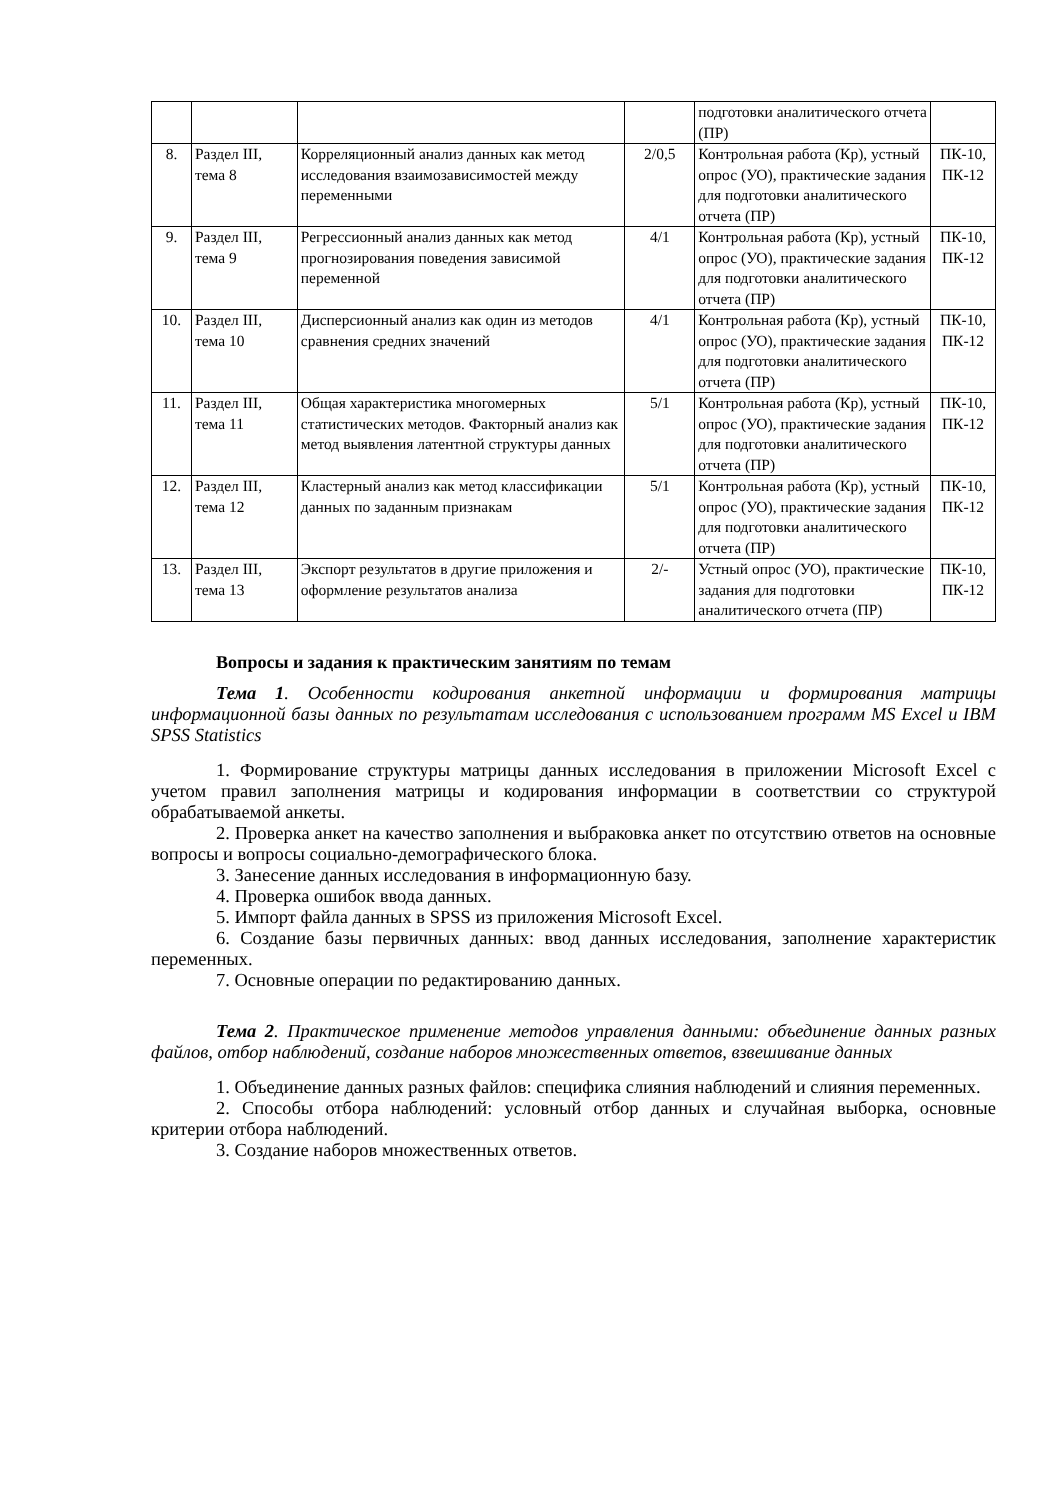| | | | | подготовки аналитического отчета (ПР) | |
| 8. | Раздел III, тема 8 | Корреляционный анализ данных как метод исследования взаимозависимостей между переменными | 2/0,5 | Контрольная работа (Кр), устный опрос (УО), практические задания для подготовки аналитического отчета (ПР) | ПК-10, ПК-12 |
| 9. | Раздел III, тема 9 | Регрессионный анализ данных как метод прогнозирования поведения зависимой переменной | 4/1 | Контрольная работа (Кр), устный опрос (УО), практические задания для подготовки аналитического отчета (ПР) | ПК-10, ПК-12 |
| 10. | Раздел III, тема 10 | Дисперсионный анализ как один из методов сравнения средних значений | 4/1 | Контрольная работа (Кр), устный опрос (УО), практические задания для подготовки аналитического отчета (ПР) | ПК-10, ПК-12 |
| 11. | Раздел III, тема 11 | Общая характеристика многомерных статистических методов. Факторный анализ как метод выявления латентной структуры данных | 5/1 | Контрольная работа (Кр), устный опрос (УО), практические задания для подготовки аналитического отчета (ПР) | ПК-10, ПК-12 |
| 12. | Раздел III, тема 12 | Кластерный анализ как метод классификации данных по заданным признакам | 5/1 | Контрольная работа (Кр), устный опрос (УО), практические задания для подготовки аналитического отчета (ПР) | ПК-10, ПК-12 |
| 13. | Раздел III, тема 13 | Экспорт результатов в другие приложения и оформление результатов анализа | 2/- | Устный опрос (УО), практические задания для подготовки аналитического отчета (ПР) | ПК-10, ПК-12 |
Вопросы и задания к практическим занятиям по темам
Тема 1. Особенности кодирования анкетной информации и формирования матрицы информационной базы данных по результатам исследования с использованием программ MS Excel и IBM SPSS Statistics
1. Формирование структуры матрицы данных исследования в приложении Microsoft Excel с учетом правил заполнения матрицы и кодирования информации в соответствии со структурой обрабатываемой анкеты.
2. Проверка анкет на качество заполнения и выбраковка анкет по отсутствию ответов на основные вопросы и вопросы социально-демографического блока.
3. Занесение данных исследования в информационную базу.
4. Проверка ошибок ввода данных.
5. Импорт файла данных в SPSS из приложения Microsoft Excel.
6. Создание базы первичных данных: ввод данных исследования, заполнение характеристик переменных.
7. Основные операции по редактированию данных.
Тема 2. Практическое применение методов управления данными: объединение данных разных файлов, отбор наблюдений, создание наборов множественных ответов, взвешивание данных
1. Объединение данных разных файлов: специфика слияния наблюдений и слияния переменных.
2. Способы отбора наблюдений: условный отбор данных и случайная выборка, основные критерии отбора наблюдений.
3. Создание наборов множественных ответов.